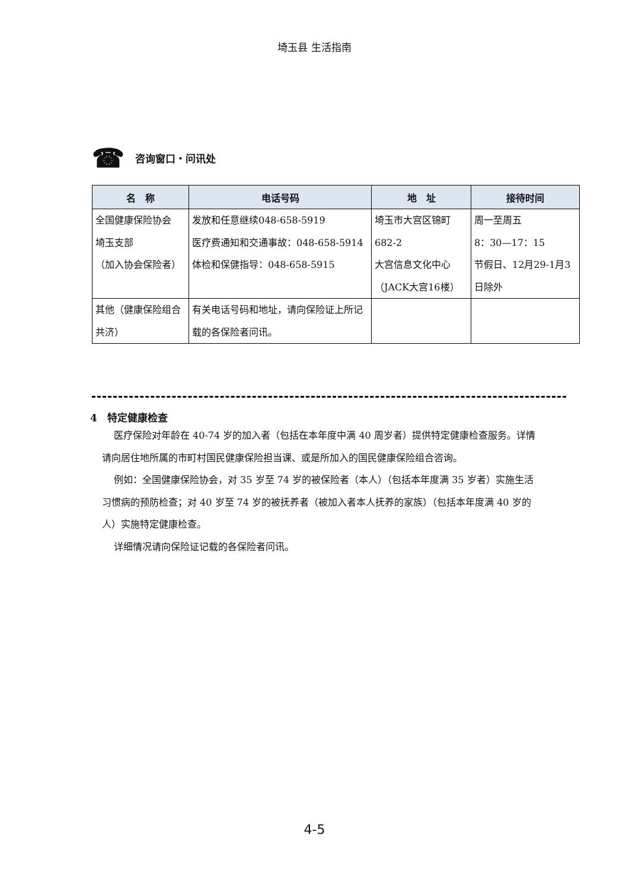埼玉县 生活指南
☎ 咨询窗口・问讯处
| 名 称 | 电话号码 | 地 址 | 接待时间 |
| --- | --- | --- | --- |
| 全国健康保险协会 埼玉支部 （加入协会保险者） | 发放和任意继续048-658-5919 医疗费通知和交通事故：048-658-5914 体检和保健指导：048-658-5915 | 埼玉市大宫区锦町 682-2 大宫信息文化中心（JACK大宫16楼） | 周一至周五 8：30—17：15 节假日、12月29-1月3日除外 |
| 其他（健康保险组合共济） | 有关电话号码和地址，请向保险证上所记载的各保险者问讯。 | | |
4　特定健康检查
医疗保险对年龄在 40-74 岁的加入者（包括在本年度中满 40 周岁者）提供特定健康检查服务。详情请向居住地所属的市町村国民健康保险担当课、或是所加入的国民健康保险组合咨询。
例如：全国健康保险协会，对 35 岁至 74 岁的被保险者（本人）（包括本年度满 35 岁者）实施生活习惯病的预防检查；对 40 岁至 74 岁的被抚养者（被加入者本人抚养的家族）（包括本年度满 40 岁的人）实施特定健康检查。
详细情况请向保险证记载的各保险者问讯。
4-5